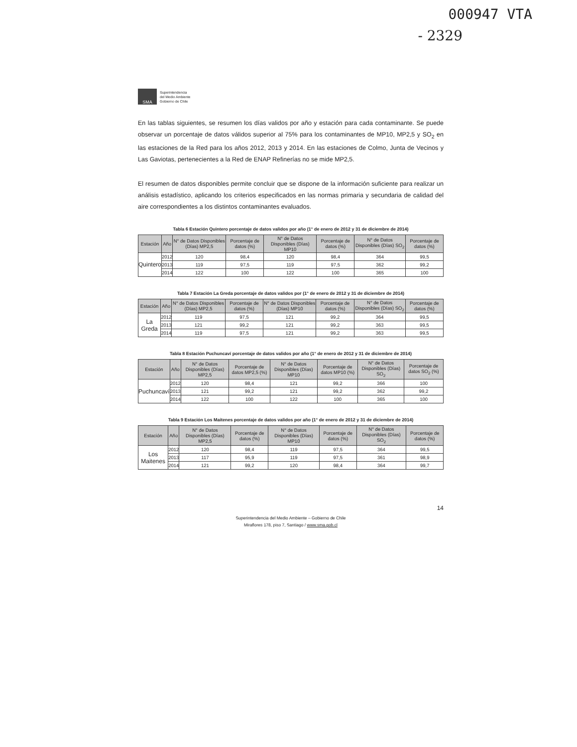000947 VTA
- 2329
SMA
Superintendencia
del Medio Ambiente
Gobierno de Chile
En las tablas siguientes, se resumen los días validos por año y estación para cada contaminante. Se puede observar un porcentaje de datos válidos superior al 75% para los contaminantes de MP10, MP2,5 y SO<sub>2</sub> en las estaciones de la Red para los años 2012, 2013 y 2014. En las estaciones de Colmo, Junta de Vecinos y Las Gaviotas, pertenecientes a la Red de ENAP Refinerías no se mide MP2,5.
El resumen de datos disponibles permite concluir que se dispone de la información suficiente para realizar un análisis estadístico, aplicando los criterios especificados en las normas primaria y secundaria de calidad del aire correspondientes a los distintos contaminantes evaluados.
Tabla 6 Estación Quintero porcentaje de datos validos por año (1° de enero de 2012 y 31 de diciembre de 2014)
| Estación | Año | N° de Datos Disponibles (Días) MP2,5 | Porcentaje de datos (%) | N° de Datos Disponibles (Días) MP10 | Porcentaje de datos (%) | N° de Datos Disponibles (Días) SO<sub>2</sub> | Porcentaje de datos (%) |
| --- | --- | --- | --- | --- | --- | --- | --- |
| Quintero | 2012 | 120 | 98,4 | 120 | 98,4 | 364 | 99,5 |
| | 2013 | 119 | 97,5 | 119 | 97,5 | 362 | 99,2 |
| | 2014 | 122 | 100 | 122 | 100 | 365 | 100 |
Tabla 7 Estación La Greda porcentaje de datos validos por (1° de enero de 2012 y 31 de diciembre de 2014)
| Estación | Año | N° de Datos Disponibles (Días) MP2,5 | Porcentaje de datos (%) | N° de Datos Disponibles (Días) MP10 | Porcentaje de datos (%) | N° de Datos Disponibles (Días) SO<sub>2</sub> | Porcentaje de datos (%) |
| --- | --- | --- | --- | --- | --- | --- | --- |
| La Greda | 2012 | 119 | 97,5 | 121 | 99,2 | 364 | 99,5 |
| | 2013 | 121 | 99,2 | 121 | 99,2 | 363 | 99,5 |
| | 2014 | 119 | 97,5 | 121 | 99,2 | 363 | 99,5 |
Tabla 8 Estación Puchuncaví porcentaje de datos validos por año (1° de enero de 2012 y 31 de diciembre de 2014)
| Estación | Año | N° de Datos Disponibles (Días) MP2,5 | Porcentaje de datos MP2,5 (%) | N° de Datos Disponibles (Días) MP10 | Porcentaje de datos MP10 (%) | N° de Datos Disponibles (Días) SO<sub>2</sub> | Porcentaje de datos SO<sub>2</sub> (%) |
| --- | --- | --- | --- | --- | --- | --- | --- |
| Puchuncaví | 2012 | 120 | 98,4 | 121 | 99,2 | 366 | 100 |
| | 2013 | 121 | 99,2 | 121 | 99,2 | 362 | 99,2 |
| | 2014 | 122 | 100 | 122 | 100 | 365 | 100 |
Tabla 9 Estación Los Maitenes porcentaje de datos validos por año (1° de enero de 2012 y 31 de diciembre de 2014)
| Estación | Año | N° de Datos Disponibles (Días) MP2,5 | Porcentaje de datos (%) | N° de Datos Disponibles (Días) MP10 | Porcentaje de datos (%) | N° de Datos Disponibles (Días) SO<sub>2</sub> | Porcentaje de datos (%) |
| --- | --- | --- | --- | --- | --- | --- | --- |
| Los Maitenes | 2012 | 120 | 98,4 | 119 | 97,5 | 364 | 99,5 |
| | 2013 | 117 | 95,9 | 119 | 97,5 | 361 | 98,9 |
| | 2014 | 121 | 99,2 | 120 | 98,4 | 364 | 99,7 |
14
Superintendencia del Medio Ambiente – Gobierno de Chile
Miraflores 178, piso 7, Santiago / www.sma.gob.cl